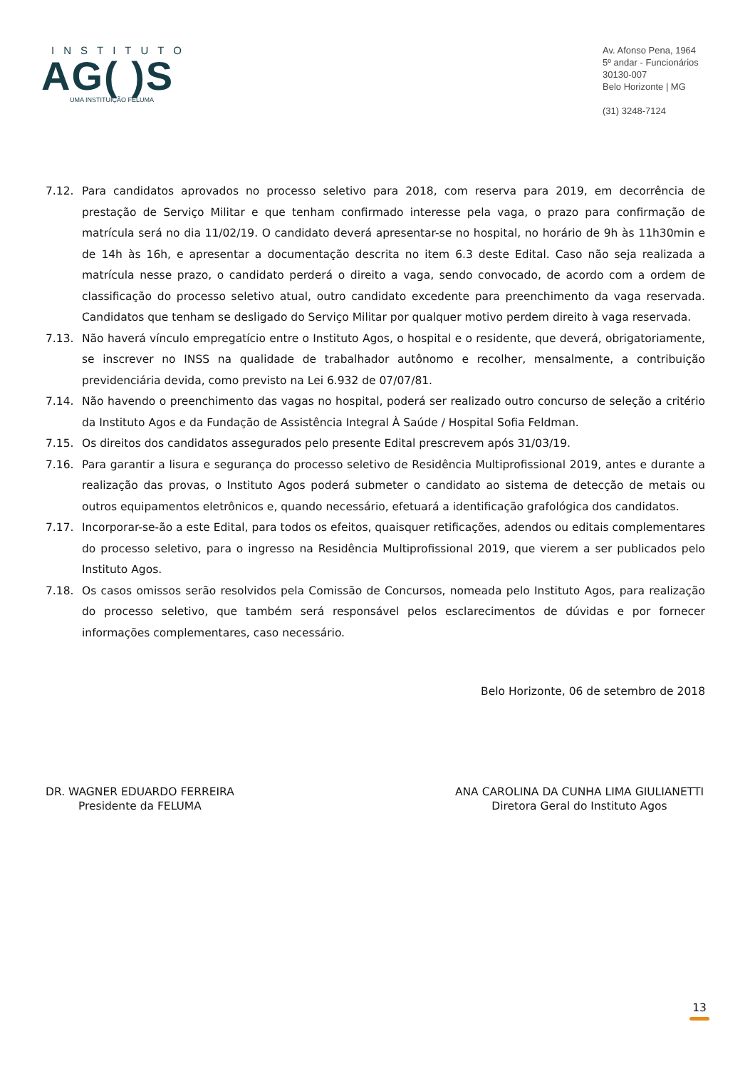INSTITUTO
AG( )S
UMA INSTITUIÇÃO FELUMA
Av. Afonso Pena, 1964
5º andar - Funcionários
30130-007
Belo Horizonte | MG
(31) 3248-7124
7.12. Para candidatos aprovados no processo seletivo para 2018, com reserva para 2019, em decorrência de prestação de Serviço Militar e que tenham confirmado interesse pela vaga, o prazo para confirmação de matrícula será no dia 11/02/19. O candidato deverá apresentar-se no hospital, no horário de 9h às 11h30min e de 14h às 16h, e apresentar a documentação descrita no item 6.3 deste Edital. Caso não seja realizada a matrícula nesse prazo, o candidato perderá o direito a vaga, sendo convocado, de acordo com a ordem de classificação do processo seletivo atual, outro candidato excedente para preenchimento da vaga reservada. Candidatos que tenham se desligado do Serviço Militar por qualquer motivo perdem direito à vaga reservada.
7.13. Não haverá vínculo empregatício entre o Instituto Agos, o hospital e o residente, que deverá, obrigatoriamente, se inscrever no INSS na qualidade de trabalhador autônomo e recolher, mensalmente, a contribuição previdenciária devida, como previsto na Lei 6.932 de 07/07/81.
7.14. Não havendo o preenchimento das vagas no hospital, poderá ser realizado outro concurso de seleção a critério da Instituto Agos e da Fundação de Assistência Integral À Saúde / Hospital Sofia Feldman.
7.15. Os direitos dos candidatos assegurados pelo presente Edital prescrevem após 31/03/19.
7.16. Para garantir a lisura e segurança do processo seletivo de Residência Multiprofissional 2019, antes e durante a realização das provas, o Instituto Agos poderá submeter o candidato ao sistema de detecção de metais ou outros equipamentos eletrônicos e, quando necessário, efetuará a identificação grafológica dos candidatos.
7.17. Incorporar-se-ão a este Edital, para todos os efeitos, quaisquer retificações, adendos ou editais complementares do processo seletivo, para o ingresso na Residência Multiprofissional 2019, que vierem a ser publicados pelo Instituto Agos.
7.18. Os casos omissos serão resolvidos pela Comissão de Concursos, nomeada pelo Instituto Agos, para realização do processo seletivo, que também será responsável pelos esclarecimentos de dúvidas e por fornecer informações complementares, caso necessário.
Belo Horizonte, 06 de setembro de 2018
DR. WAGNER EDUARDO FERREIRA
Presidente da FELUMA
ANA CAROLINA DA CUNHA LIMA GIULIANETTI
Diretora Geral do Instituto Agos
13